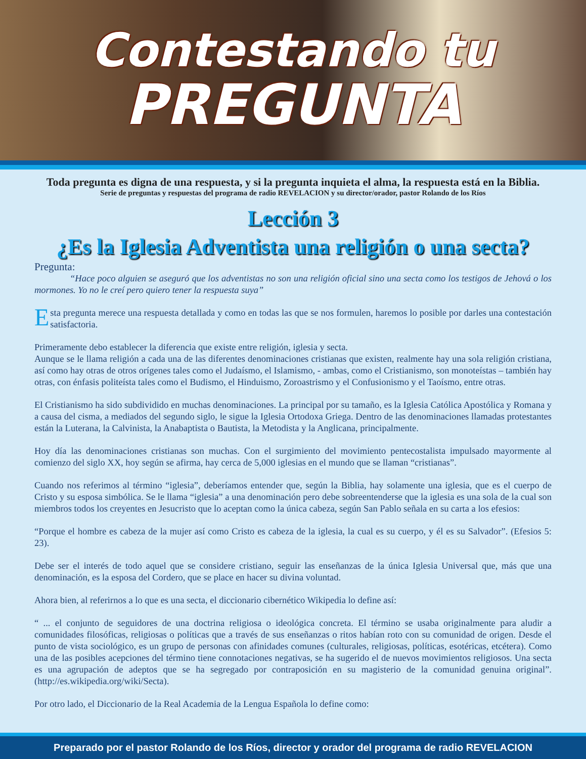Contestando tu
PREGUNTA
Toda pregunta es digna de una respuesta, y si la pregunta inquieta el alma, la respuesta está en la Biblia.
Serie de preguntas y respuestas del programa de radio REVELACION y su director/orador, pastor Rolando de los Ríos
Lección 3
¿Es la Iglesia Adventista una religión o una secta?
Pregunta:
“Hace poco alguien se aseguró que los adventistas no son una religión oficial sino una secta como los testigos de Jehová o los mormones. Yo no le creí pero quiero tener la respuesta suya”
Esta pregunta merece una respuesta detallada y como en todas las que se nos formulen, haremos lo posible por darles una contestación satisfactoria.
Primeramente debo establecer la diferencia que existe entre religión, iglesia y secta.
Aunque se le llama religión a cada una de las diferentes denominaciones cristianas que existen, realmente hay una sola religión cristiana, así como hay otras de otros orígenes tales como el Judaísmo, el Islamismo, - ambas, como el Cristianismo, son monoteístas – también hay otras, con énfasis politeísta tales como el Budismo, el Hinduismo, Zoroastrismo y el Confusionismo y el Taoísmo, entre otras.
El Cristianismo ha sido subdividido en muchas denominaciones. La principal por su tamaño, es la Iglesia Católica Apostólica y Romana y a causa del cisma, a mediados del segundo siglo, le sigue la Iglesia Ortodoxa Griega. Dentro de las denominaciones llamadas protestantes están la Luterana, la Calvinista, la Anabaptista o Bautista, la Metodista y la Anglicana, principalmente.
Hoy día las denominaciones cristianas son muchas. Con el surgimiento del movimiento pentecostalista impulsado mayormente al comienzo del siglo XX, hoy según se afirma, hay cerca de 5,000 iglesias en el mundo que se llaman “cristianas”.
Cuando nos referimos al término “iglesia”, deberíamos entender que, según la Biblia, hay solamente una iglesia, que es el cuerpo de Cristo y su esposa simbólica. Se le llama “iglesia” a una denominación pero debe sobreentenderse que la iglesia es una sola de la cual son miembros todos los creyentes en Jesucristo que lo aceptan como la única cabeza, según San Pablo señala en su carta a los efesios:
“Porque el hombre es cabeza de la mujer así como Cristo es cabeza de la iglesia, la cual es su cuerpo, y él es su Salvador”. (Efesios 5: 23).
Debe ser el interés de todo aquel que se considere cristiano, seguir las enseñanzas de la única Iglesia Universal que, más que una denominación, es la esposa del Cordero, que se place en hacer su divina voluntad.
Ahora bien, al referirnos a lo que es una secta, el diccionario cibernético Wikipedia lo define así:
“ ... el conjunto de seguidores de una doctrina religiosa o ideológica concreta. El término se usaba originalmente para aludir a comunidades filosóficas, religiosas o políticas que a través de sus enseñanzas o ritos habían roto con su comunidad de origen. Desde el punto de vista sociológico, es un grupo de personas con afinidades comunes (culturales, religiosas, políticas, esotéricas, etcétera). Como una de las posibles acepciones del término tiene connotaciones negativas, se ha sugerido el de nuevos movimientos religiosos. Una secta es una agrupación de adeptos que se ha segregado por contraposición en su magisterio de la comunidad genuina original”. (http://es.wikipedia.org/wiki/Secta).
Por otro lado, el Diccionario de la Real Academia de la Lengua Española lo define como:
Preparado por el pastor Rolando de los Ríos, director y orador del programa de radio REVELACION